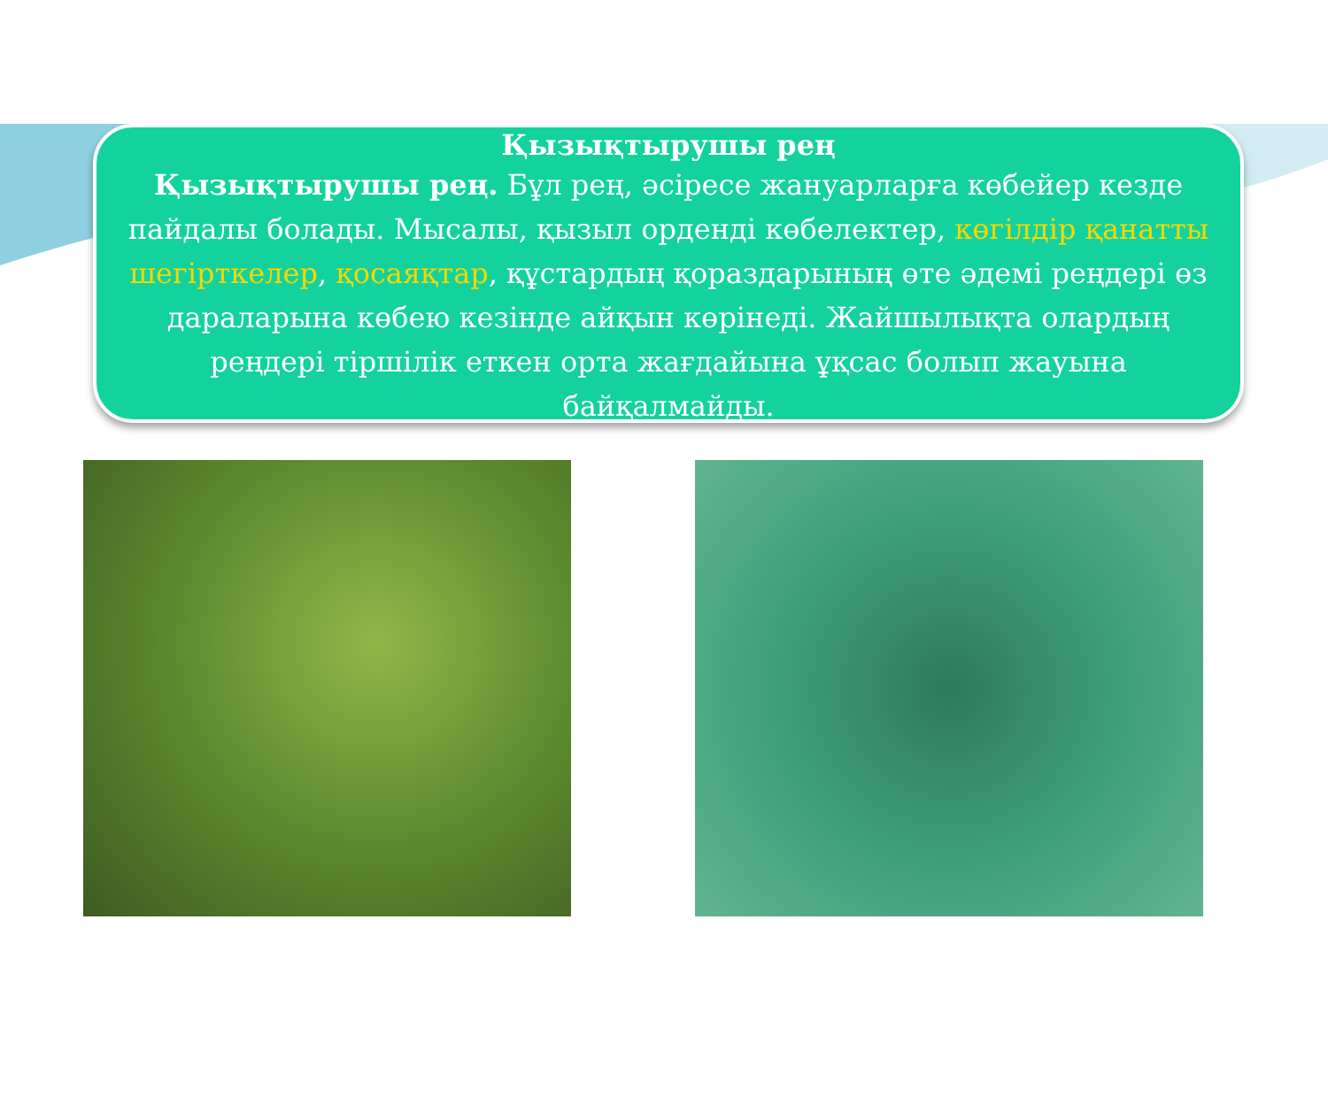Қызықтырушы рең
Қызықтырушы рең. Бұл рең, әсіресе жануарларға көбейер кезде пайдалы болады. Мысалы, қызыл орденді көбелектер, көгілдір қанатты шегірткелер, қосаяқтар, құстардың қораздарының өте әдемі реңдері өз дараларына көбею кезінде айқын көрінеді. Жайшылықта олардың реңдері тіршілік еткен орта жағдайына ұқсас болып жауына байқалмайды.